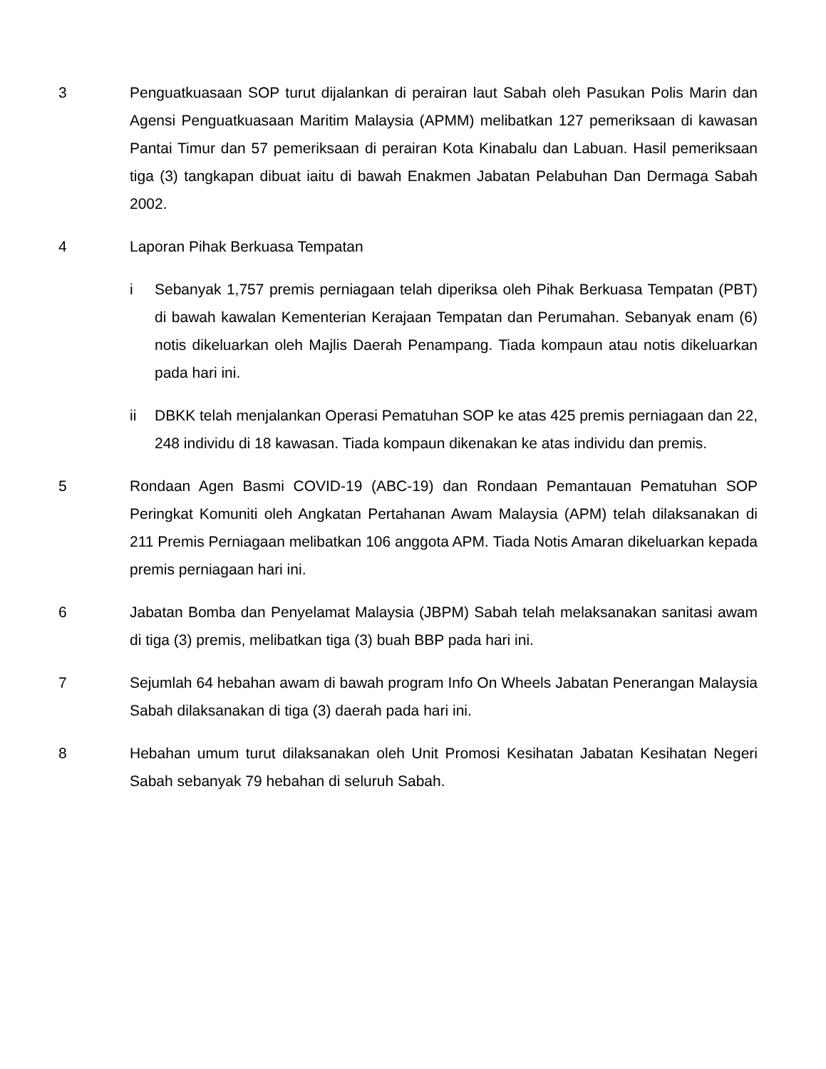3 Penguatkuasaan SOP turut dijalankan di perairan laut Sabah oleh Pasukan Polis Marin dan Agensi Penguatkuasaan Maritim Malaysia (APMM) melibatkan 127 pemeriksaan di kawasan Pantai Timur dan 57 pemeriksaan di perairan Kota Kinabalu dan Labuan. Hasil pemeriksaan tiga (3) tangkapan dibuat iaitu di bawah Enakmen Jabatan Pelabuhan Dan Dermaga Sabah 2002.
4 Laporan Pihak Berkuasa Tempatan
i Sebanyak 1,757 premis perniagaan telah diperiksa oleh Pihak Berkuasa Tempatan (PBT) di bawah kawalan Kementerian Kerajaan Tempatan dan Perumahan. Sebanyak enam (6) notis dikeluarkan oleh Majlis Daerah Penampang. Tiada kompaun atau notis dikeluarkan pada hari ini.
ii DBKK telah menjalankan Operasi Pematuhan SOP ke atas 425 premis perniagaan dan 22, 248 individu di 18 kawasan. Tiada kompaun dikenakan ke atas individu dan premis.
5 Rondaan Agen Basmi COVID-19 (ABC-19) dan Rondaan Pemantauan Pematuhan SOP Peringkat Komuniti oleh Angkatan Pertahanan Awam Malaysia (APM) telah dilaksanakan di 211 Premis Perniagaan melibatkan 106 anggota APM. Tiada Notis Amaran dikeluarkan kepada premis perniagaan hari ini.
6 Jabatan Bomba dan Penyelamat Malaysia (JBPM) Sabah telah melaksanakan sanitasi awam di tiga (3) premis, melibatkan tiga (3) buah BBP pada hari ini.
7 Sejumlah 64 hebahan awam di bawah program Info On Wheels Jabatan Penerangan Malaysia Sabah dilaksanakan di tiga (3) daerah pada hari ini.
8 Hebahan umum turut dilaksanakan oleh Unit Promosi Kesihatan Jabatan Kesihatan Negeri Sabah sebanyak 79 hebahan di seluruh Sabah.